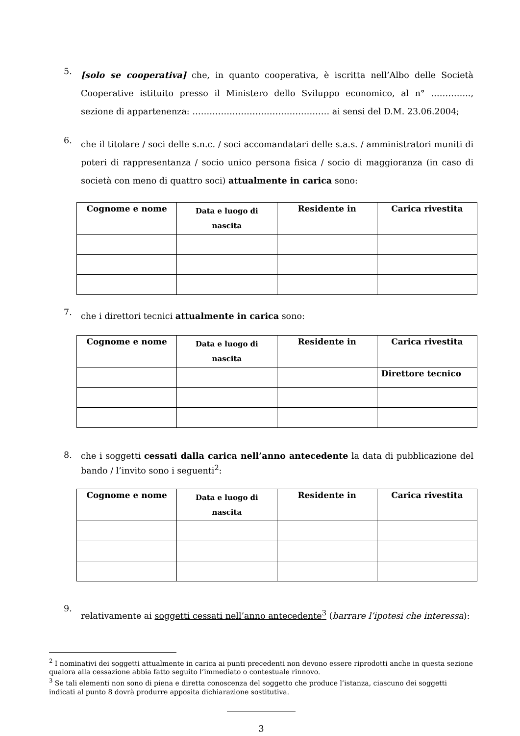5.
[solo se cooperativa] che, in quanto cooperativa, è iscritta nell’Albo delle Società Cooperative istituito presso il Ministero dello Sviluppo economico, al n° ………….., sezione di appartenenza: ………………………………………… ai sensi del D.M. 23.06.2004;
6.
che il titolare / soci delle s.n.c. / soci accomandatari delle s.a.s. / amministratori muniti di poteri di rappresentanza / socio unico persona fisica / socio di maggioranza (in caso di società con meno di quattro soci) attualmente in carica sono:
| Cognome e nome | Data e luogo di nascita | Residente in | Carica rivestita |
| --- | --- | --- | --- |
7.
che i direttori tecnici attualmente in carica sono:
| Cognome e nome | Data e luogo di nascita | Residente in | Carica rivestita |
| --- | --- | --- | --- |
| | | | Direttore tecnico |
8.
che i soggetti cessati dalla carica nell’anno antecedente la data di pubblicazione del bando / l’invito sono i seguenti<sup>2</sup>:
| Cognome e nome | Data e luogo di nascita | Residente in | Carica rivestita |
| --- | --- | --- | --- |
9.
relativamente ai soggetti cessati nell’anno antecedente<sup>3</sup> (barrare l’ipotesi che interessa):
<sup>2</sup> I nominativi dei soggetti attualmente in carica ai punti precedenti non devono essere riprodotti anche in questa sezione qualora alla cessazione abbia fatto seguito l’immediato o contestuale rinnovo.
<sup>3</sup> Se tali elementi non sono di piena e diretta conoscenza del soggetto che produce l’istanza, ciascuno dei soggetti indicati al punto 8 dovrà produrre apposita dichiarazione sostitutiva.
3